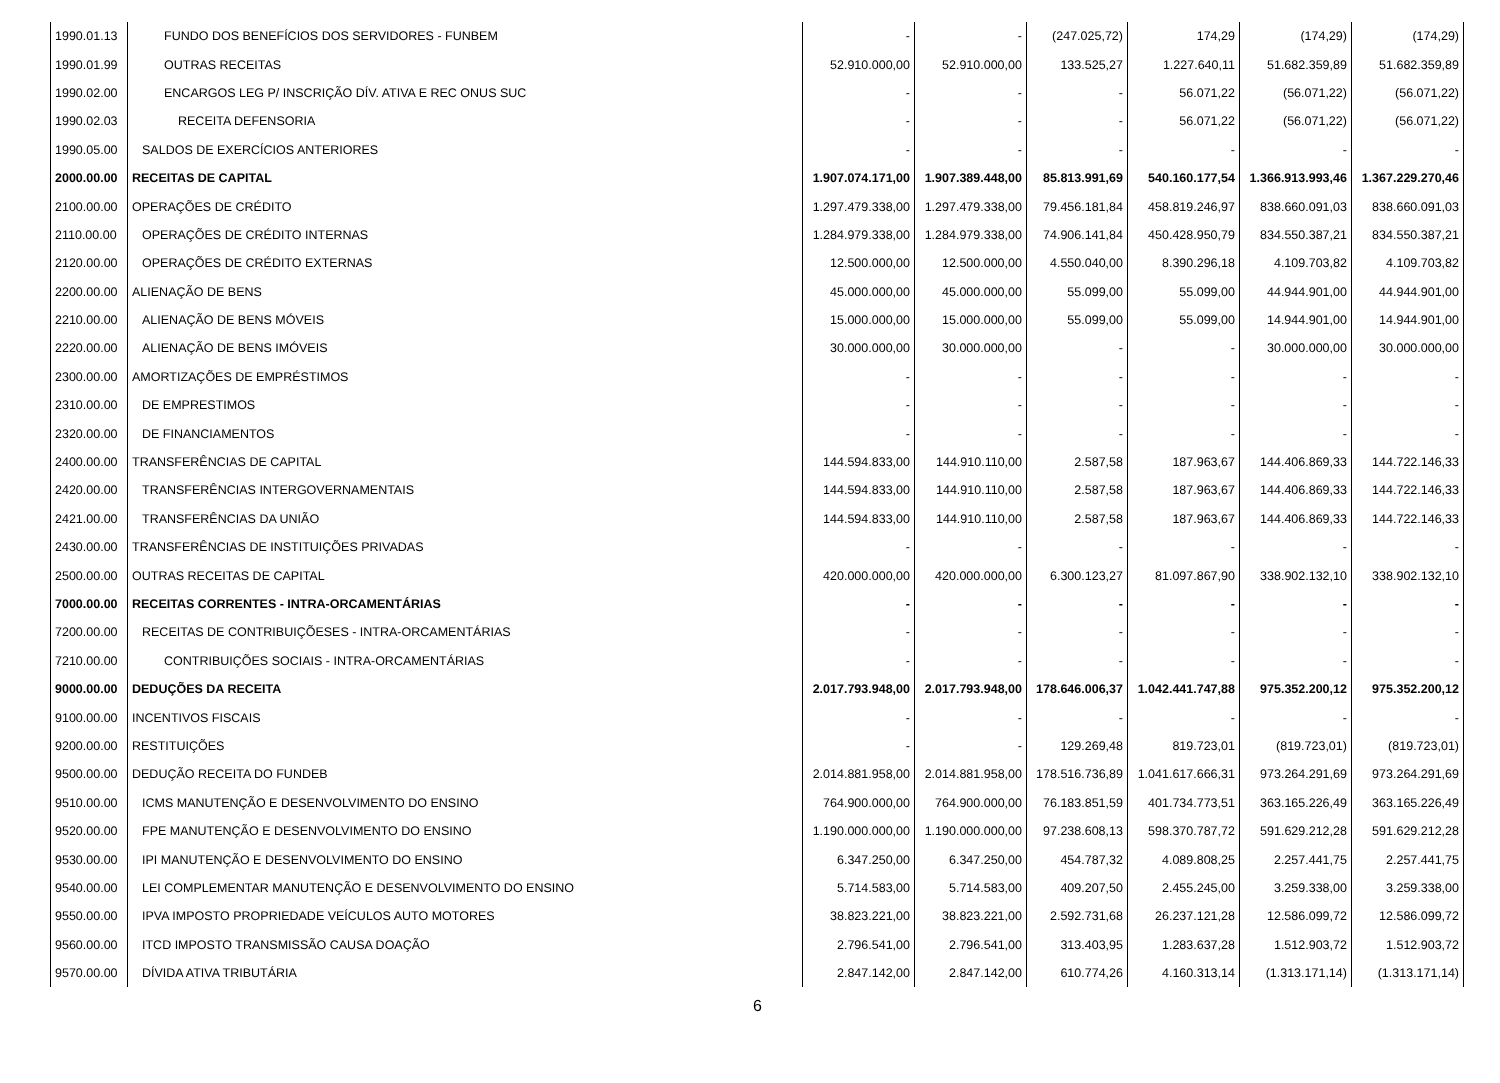| 1990.01.13 | FUNDO DOS BENEFÍCIOS DOS SERVIDORES - FUNBEM | - | - | (247.025,72) | 174,29 | (174,29) | (174,29) |
| 1990.01.99 | OUTRAS RECEITAS | 52.910.000,00 | 52.910.000,00 | 133.525,27 | 1.227.640,11 | 51.682.359,89 | 51.682.359,89 |
| 1990.02.00 | ENCARGOS LEG P/ INSCRIÇÃO DÍV. ATIVA E REC ONUS SUC | - | - | - | 56.071,22 | (56.071,22) | (56.071,22) |
| 1990.02.03 | RECEITA DEFENSORIA | - | - | - | 56.071,22 | (56.071,22) | (56.071,22) |
| 1990.05.00 | SALDOS DE EXERCÍCIOS ANTERIORES | - | - | - | - | - | - |
| 2000.00.00 | RECEITAS DE CAPITAL | 1.907.074.171,00 | 1.907.389.448,00 | 85.813.991,69 | 540.160.177,54 | 1.366.913.993,46 | 1.367.229.270,46 |
| 2100.00.00 | OPERAÇÕES DE CRÉDITO | 1.297.479.338,00 | 1.297.479.338,00 | 79.456.181,84 | 458.819.246,97 | 838.660.091,03 | 838.660.091,03 |
| 2110.00.00 | OPERAÇÕES DE CRÉDITO INTERNAS | 1.284.979.338,00 | 1.284.979.338,00 | 74.906.141,84 | 450.428.950,79 | 834.550.387,21 | 834.550.387,21 |
| 2120.00.00 | OPERAÇÕES DE CRÉDITO EXTERNAS | 12.500.000,00 | 12.500.000,00 | 4.550.040,00 | 8.390.296,18 | 4.109.703,82 | 4.109.703,82 |
| 2200.00.00 | ALIENAÇÃO DE BENS | 45.000.000,00 | 45.000.000,00 | 55.099,00 | 55.099,00 | 44.944.901,00 | 44.944.901,00 |
| 2210.00.00 | ALIENAÇÃO DE BENS MÓVEIS | 15.000.000,00 | 15.000.000,00 | 55.099,00 | 55.099,00 | 14.944.901,00 | 14.944.901,00 |
| 2220.00.00 | ALIENAÇÃO DE BENS IMÓVEIS | 30.000.000,00 | 30.000.000,00 | - | - | 30.000.000,00 | 30.000.000,00 |
| 2300.00.00 | AMORTIZAÇÕES DE EMPRÉSTIMOS | - | - | - | - | - | - |
| 2310.00.00 | DE EMPRESTIMOS | - | - | - | - | - | - |
| 2320.00.00 | DE FINANCIAMENTOS | - | - | - | - | - | - |
| 2400.00.00 | TRANSFERÊNCIAS DE CAPITAL | 144.594.833,00 | 144.910.110,00 | 2.587,58 | 187.963,67 | 144.406.869,33 | 144.722.146,33 |
| 2420.00.00 | TRANSFERÊNCIAS INTERGOVERNAMENTAIS | 144.594.833,00 | 144.910.110,00 | 2.587,58 | 187.963,67 | 144.406.869,33 | 144.722.146,33 |
| 2421.00.00 | TRANSFERÊNCIAS DA UNIÃO | 144.594.833,00 | 144.910.110,00 | 2.587,58 | 187.963,67 | 144.406.869,33 | 144.722.146,33 |
| 2430.00.00 | TRANSFERÊNCIAS DE INSTITUIÇÕES PRIVADAS | - | - | - | - | - | - |
| 2500.00.00 | OUTRAS RECEITAS DE CAPITAL | 420.000.000,00 | 420.000.000,00 | 6.300.123,27 | 81.097.867,90 | 338.902.132,10 | 338.902.132,10 |
| 7000.00.00 | RECEITAS CORRENTES - INTRA-ORCAMENTÁRIAS | - | - | - | - | - | - |
| 7200.00.00 | RECEITAS DE CONTRIBUIÇÕESES - INTRA-ORCAMENTÁRIAS | - | - | - | - | - | - |
| 7210.00.00 | CONTRIBUIÇÕES SOCIAIS - INTRA-ORCAMENTÁRIAS | - | - | - | - | - | - |
| 9000.00.00 | DEDUÇÕES DA RECEITA | 2.017.793.948,00 | 2.017.793.948,00 | 178.646.006,37 | 1.042.441.747,88 | 975.352.200,12 | 975.352.200,12 |
| 9100.00.00 | INCENTIVOS FISCAIS | - | - | - | - | - | - |
| 9200.00.00 | RESTITUIÇÕES | - | - | 129.269,48 | 819.723,01 | (819.723,01) | (819.723,01) |
| 9500.00.00 | DEDUÇÃO RECEITA DO FUNDEB | 2.014.881.958,00 | 2.014.881.958,00 | 178.516.736,89 | 1.041.617.666,31 | 973.264.291,69 | 973.264.291,69 |
| 9510.00.00 | ICMS MANUTENÇÃO E DESENVOLVIMENTO DO ENSINO | 764.900.000,00 | 764.900.000,00 | 76.183.851,59 | 401.734.773,51 | 363.165.226,49 | 363.165.226,49 |
| 9520.00.00 | FPE MANUTENÇÃO E DESENVOLVIMENTO DO ENSINO | 1.190.000.000,00 | 1.190.000.000,00 | 97.238.608,13 | 598.370.787,72 | 591.629.212,28 | 591.629.212,28 |
| 9530.00.00 | IPI MANUTENÇÃO E DESENVOLVIMENTO DO ENSINO | 6.347.250,00 | 6.347.250,00 | 454.787,32 | 4.089.808,25 | 2.257.441,75 | 2.257.441,75 |
| 9540.00.00 | LEI COMPLEMENTAR MANUTENÇÃO E DESENVOLVIMENTO DO ENSINO | 5.714.583,00 | 5.714.583,00 | 409.207,50 | 2.455.245,00 | 3.259.338,00 | 3.259.338,00 |
| 9550.00.00 | IPVA IMPOSTO PROPRIEDADE VEÍCULOS AUTO MOTORES | 38.823.221,00 | 38.823.221,00 | 2.592.731,68 | 26.237.121,28 | 12.586.099,72 | 12.586.099,72 |
| 9560.00.00 | ITCD IMPOSTO TRANSMISSÃO CAUSA DOAÇÃO | 2.796.541,00 | 2.796.541,00 | 313.403,95 | 1.283.637,28 | 1.512.903,72 | 1.512.903,72 |
| 9570.00.00 | DÍVIDA ATIVA TRIBUTÁRIA | 2.847.142,00 | 2.847.142,00 | 610.774,26 | 4.160.313,14 | (1.313.171,14) | (1.313.171,14) |
6